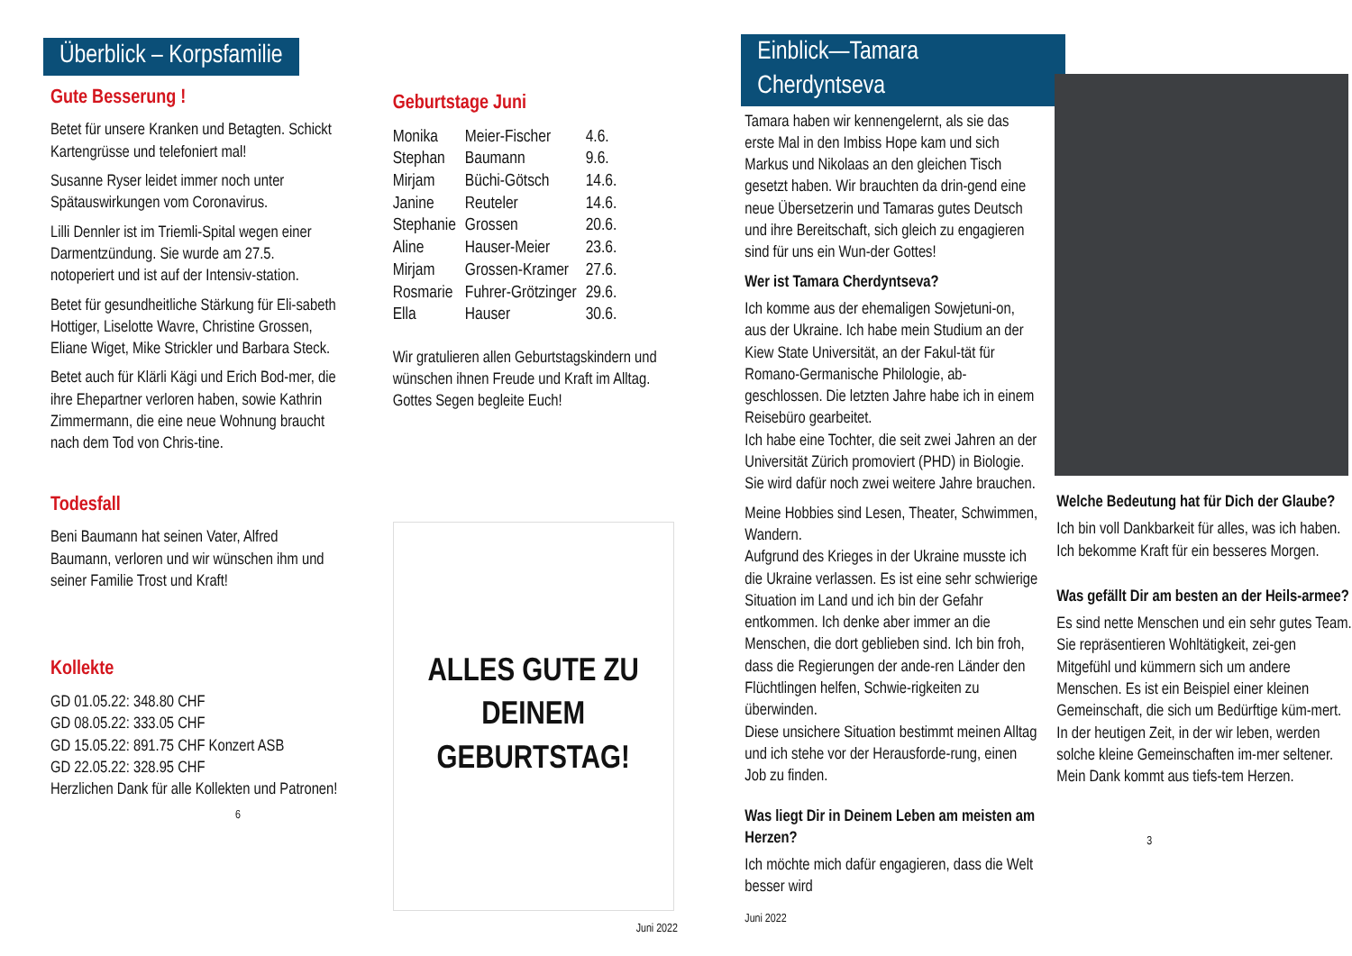Überblick – Korpsfamilie
Gute Besserung !
Betet für unsere Kranken und Betagten. Schickt Kartengrüsse und telefoniert mal!
Susanne Ryser leidet immer noch unter Spätauswirkungen vom Coronavirus.
Lilli Dennler ist im Triemli-Spital wegen einer Darmentzündung. Sie wurde am 27.5. notoperiert und ist auf der Intensiv-station.
Betet für gesundheitliche Stärkung für Eli-sabeth Hottiger, Liselotte Wavre, Christine Grossen, Eliane Wiget, Mike Strickler und Barbara Steck.
Betet auch für Klärli Kägi und Erich Bod-mer, die ihre Ehepartner verloren haben, sowie Kathrin Zimmermann, die eine neue Wohnung braucht nach dem Tod von Chris-tine.
Todesfall
Beni Baumann hat seinen Vater, Alfred Baumann, verloren und wir wünschen ihm und seiner Familie Trost und Kraft!
Kollekte
GD 01.05.22: 348.80 CHF
GD 08.05.22: 333.05 CHF
GD 15.05.22: 891.75 CHF Konzert ASB
GD 22.05.22: 328.95 CHF
Herzlichen Dank für alle Kollekten und Patronen!
6
Geburtstage Juni
| Monika | Meier-Fischer | 4.6. |
| Stephan | Baumann | 9.6. |
| Mirjam | Büchi-Götsch | 14.6. |
| Janine | Reuteler | 14.6. |
| Stephanie | Grossen | 20.6. |
| Aline | Hauser-Meier | 23.6. |
| Mirjam | Grossen-Kramer | 27.6. |
| Rosmarie | Fuhrer-Grötzinger | 29.6. |
| Ella | Hauser | 30.6. |
Wir gratulieren allen Geburtstagskindern und wünschen ihnen Freude und Kraft im Alltag. Gottes Segen begleite Euch!
ALLES GUTE ZU DEINEM GEBURTSTAG!
Juni 2022
Einblick—Tamara Cherdyntseva
Tamara haben wir kennengelernt, als sie das erste Mal in den Imbiss Hope kam und sich Markus und Nikolaas an den gleichen Tisch gesetzt haben. Wir brauchten da drin-gend eine neue Übersetzerin und Tamaras gutes Deutsch und ihre Bereitschaft, sich gleich zu engagieren sind für uns ein Wun-der Gottes!
Wer ist Tamara Cherdyntseva?
Ich komme aus der ehemaligen Sowjetuni-on, aus der Ukraine. Ich habe mein Studium an der Kiew State Universität, an der Fakul-tät für Romano-Germanische Philologie, ab-geschlossen. Die letzten Jahre habe ich in einem Reisebüro gearbeitet.
Ich habe eine Tochter, die seit zwei Jahren an der Universität Zürich promoviert (PHD) in Biologie. Sie wird dafür noch zwei weitere Jahre brauchen.
Meine Hobbies sind Lesen, Theater, Schwimmen, Wandern.
Aufgrund des Krieges in der Ukraine musste ich die Ukraine verlassen. Es ist eine sehr schwierige Situation im Land und ich bin der Gefahr entkommen. Ich denke aber immer an die Menschen, die dort geblieben sind. Ich bin froh, dass die Regierungen der ande-ren Länder den Flüchtlingen helfen, Schwie-rigkeiten zu überwinden.
Diese unsichere Situation bestimmt meinen Alltag und ich stehe vor der Herausforde-rung, einen Job zu finden.
Was liegt Dir in Deinem Leben am meisten am Herzen?
Ich möchte mich dafür engagieren, dass die Welt besser wird
Juni 2022
Welche Bedeutung hat für Dich der Glaube?
Ich bin voll Dankbarkeit für alles, was ich haben. Ich bekomme Kraft für ein besseres Morgen.
Was gefällt Dir am besten an der Heils-armee?
Es sind nette Menschen und ein sehr gutes Team. Sie repräsentieren Wohltätigkeit, zei-gen Mitgefühl und kümmern sich um andere Menschen. Es ist ein Beispiel einer kleinen Gemeinschaft, die sich um Bedürftige küm-mert. In der heutigen Zeit, in der wir leben, werden solche kleine Gemeinschaften im-mer seltener. Mein Dank kommt aus tiefs-tem Herzen.
3